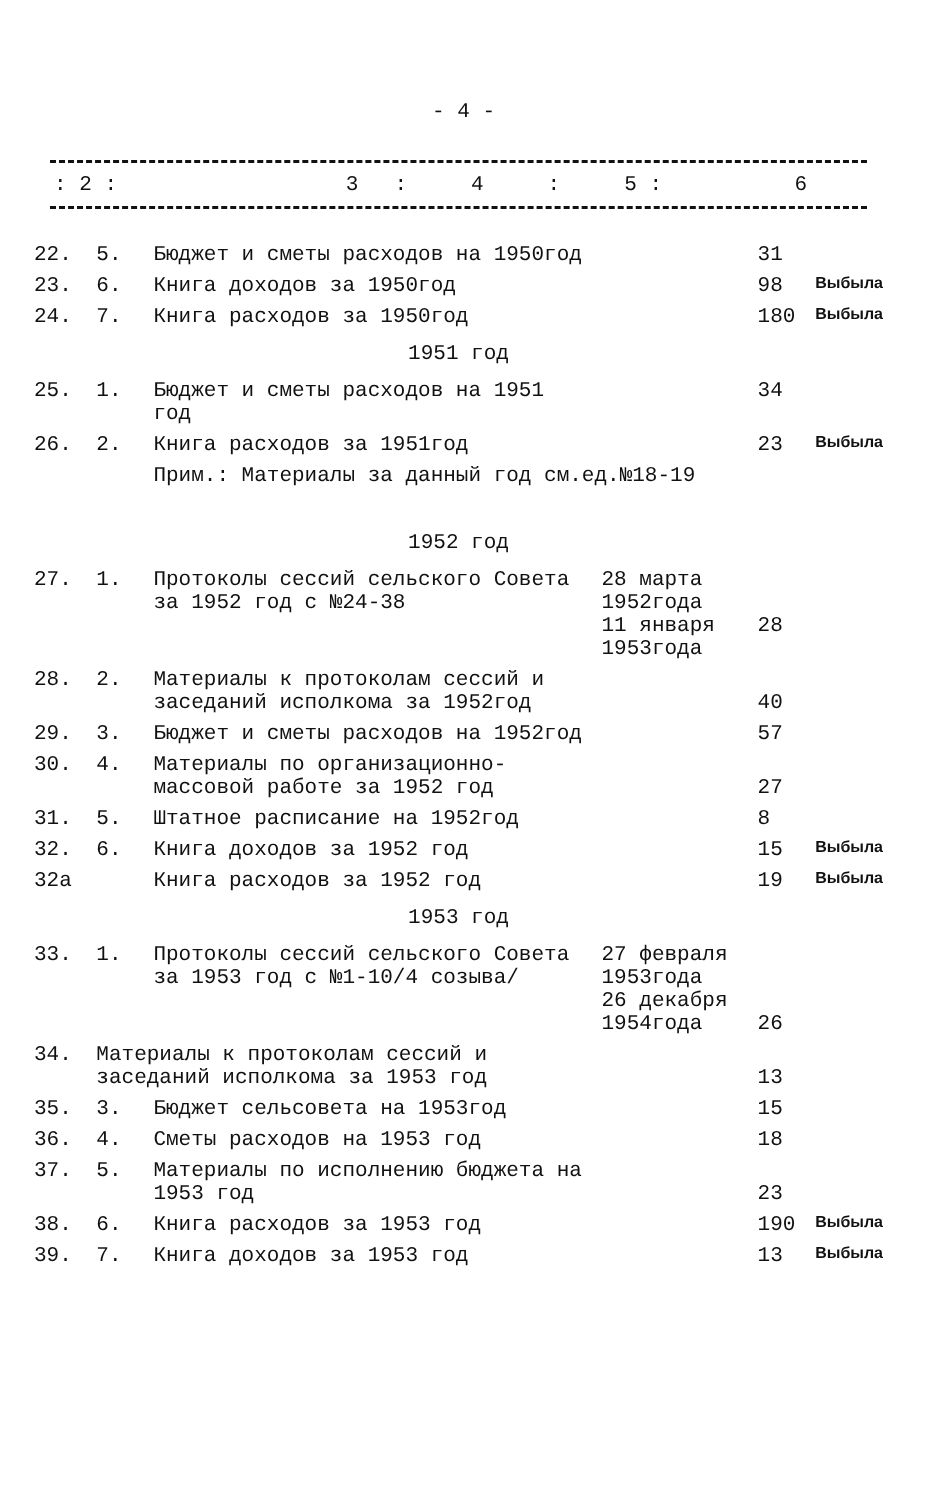- 4 -
| : 2 : | 3 | : | 4 | : | 5 : | 6 |
| 22. | 5. | Бюджет и сметы расходов на 1950год | | 31 | |
| 23. | 6. | Книга доходов за 1950год | | 98 | Выбыла |
| 24. | 7. | Книга расходов за 1950год | | 180 | Выбыла |
| 1951 год | | | | | |
| 25. | 1. | Бюджет и сметы расходов на 1951 год | | 34 | |
| 26. | 2. | Книга расходов за 1951год | | 23 | Выбыла |
| | | Прим.: Материалы за данный год см.ед.№18-19 | | | |
| 1952 год | | | | | |
| 27. | 1. | Протоколы сессий сельского Совета за 1952 год с №24-38 | 28 марта 1952года 11 января 1953года | 28 | |
| 28. | 2. | Материалы к протоколам сессий и заседаний исполкома за 1952год | | 40 | |
| 29. | 3. | Бюджет и сметы расходов на 1952год | | 57 | |
| 30. | 4. | Материалы по организационно-массовой работе за 1952 год | | 27 | |
| 31. | 5. | Штатное расписание на 1952год | | 8 | |
| 32. | 6. | Книга доходов за 1952 год | | 15 | Выбыла |
| 32а | | Книга расходов за 1952 год | | 19 | Выбыла |
| 1953 год | | | | | |
| 33. | 1. | Протоколы сессий сельского Совета за 1953 год с №1-10/4 созыва/ | 27 февраля 1953года 26 декабря 1954года | 26 | |
| 34. | Материалы к протоколам сессий и заседаний исполкома за 1953 год | | | 13 | |
| 35. | 3. | Бюджет сельсовета на 1953год | | 15 | |
| 36. | 4. | Сметы расходов на 1953 год | | 18 | |
| 37. | 5. | Материалы по исполнению бюджета на 1953 год | | 23 | |
| 38. | 6. | Книга расходов за 1953 год | | 190 | Выбыла |
| 39. | 7. | Книга доходов за 1953 год | | 13 | Выбыла |